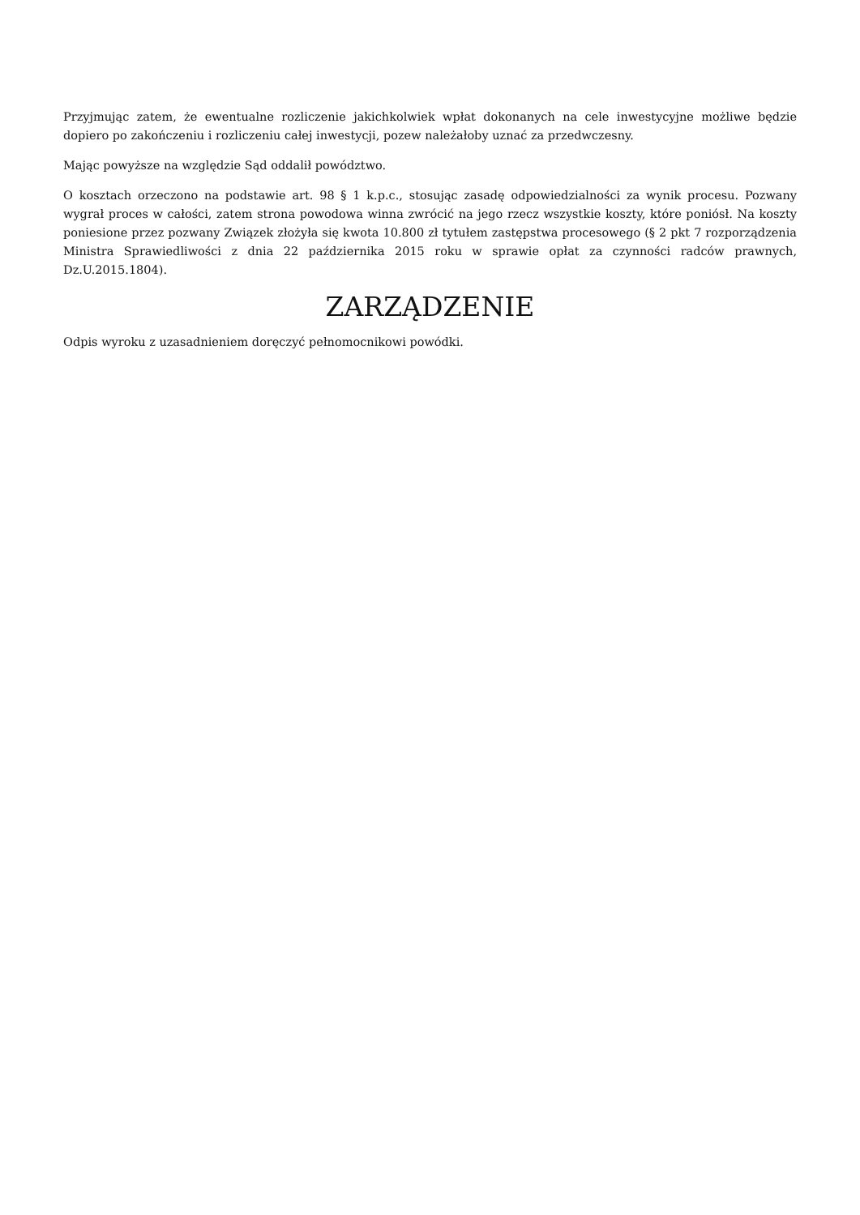Przyjmując zatem, że ewentualne rozliczenie jakichkolwiek wpłat dokonanych na cele inwestycyjne możliwe będzie dopiero po zakończeniu i rozliczeniu całej inwestycji, pozew należałoby uznać za przedwczesny.
Mając powyższe na względzie Sąd oddalił powództwo.
O kosztach orzeczono na podstawie art. 98 § 1 k.p.c., stosując zasadę odpowiedzialności za wynik procesu. Pozwany wygrał proces w całości, zatem strona powodowa winna zwrócić na jego rzecz wszystkie koszty, które poniósł. Na koszty poniesione przez pozwany Związek złożyła się kwota 10.800 zł tytułem zastępstwa procesowego (§ 2 pkt 7 rozporządzenia Ministra Sprawiedliwości z dnia 22 października 2015 roku w sprawie opłat za czynności radców prawnych, Dz.U.2015.1804).
ZARZĄDZENIE
Odpis wyroku z uzasadnieniem doręczyć pełnomocnikowi powódki.